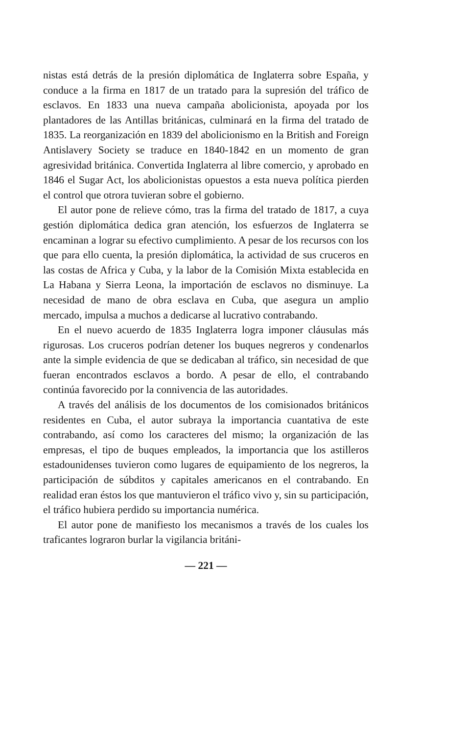nistas está detrás de la presión diplomática de Inglaterra sobre España, y conduce a la firma en 1817 de un tratado para la supresión del tráfico de esclavos. En 1833 una nueva campaña abolicionista, apoyada por los plantadores de las Antillas británicas, culminará en la firma del tratado de 1835. La reorganización en 1839 del abolicionismo en la British and Foreign Antislavery Society se traduce en 1840-1842 en un momento de gran agresividad británica. Convertida Inglaterra al libre comercio, y aprobado en 1846 el Sugar Act, los abolicionistas opuestos a esta nueva política pierden el control que otrora tuvieran sobre el gobierno.
El autor pone de relieve cómo, tras la firma del tratado de 1817, a cuya gestión diplomática dedica gran atención, los esfuerzos de Inglaterra se encaminan a lograr su efectivo cumplimiento. A pesar de los recursos con los que para ello cuenta, la presión diplomática, la actividad de sus cruceros en las costas de Africa y Cuba, y la labor de la Comisión Mixta establecida en La Habana y Sierra Leona, la importación de esclavos no disminuye. La necesidad de mano de obra esclava en Cuba, que asegura un amplio mercado, impulsa a muchos a dedicarse al lucrativo contrabando.
En el nuevo acuerdo de 1835 Inglaterra logra imponer cláusulas más rigurosas. Los cruceros podrían detener los buques negreros y condenarlos ante la simple evidencia de que se dedicaban al tráfico, sin necesidad de que fueran encontrados esclavos a bordo. A pesar de ello, el contrabando continúa favorecido por la connivencia de las autoridades.
A través del análisis de los documentos de los comisionados británicos residentes en Cuba, el autor subraya la importancia cuantativa de este contrabando, así como los caracteres del mismo; la organización de las empresas, el tipo de buques empleados, la importancia que los astilleros estadounidenses tuvieron como lugares de equipamiento de los negreros, la participación de súbditos y capitales americanos en el contrabando. En realidad eran éstos los que mantuvieron el tráfico vivo y, sin su participación, el tráfico hubiera perdido su importancia numérica.
El autor pone de manifiesto los mecanismos a través de los cuales los traficantes lograron burlar la vigilancia británi-
— 221 —